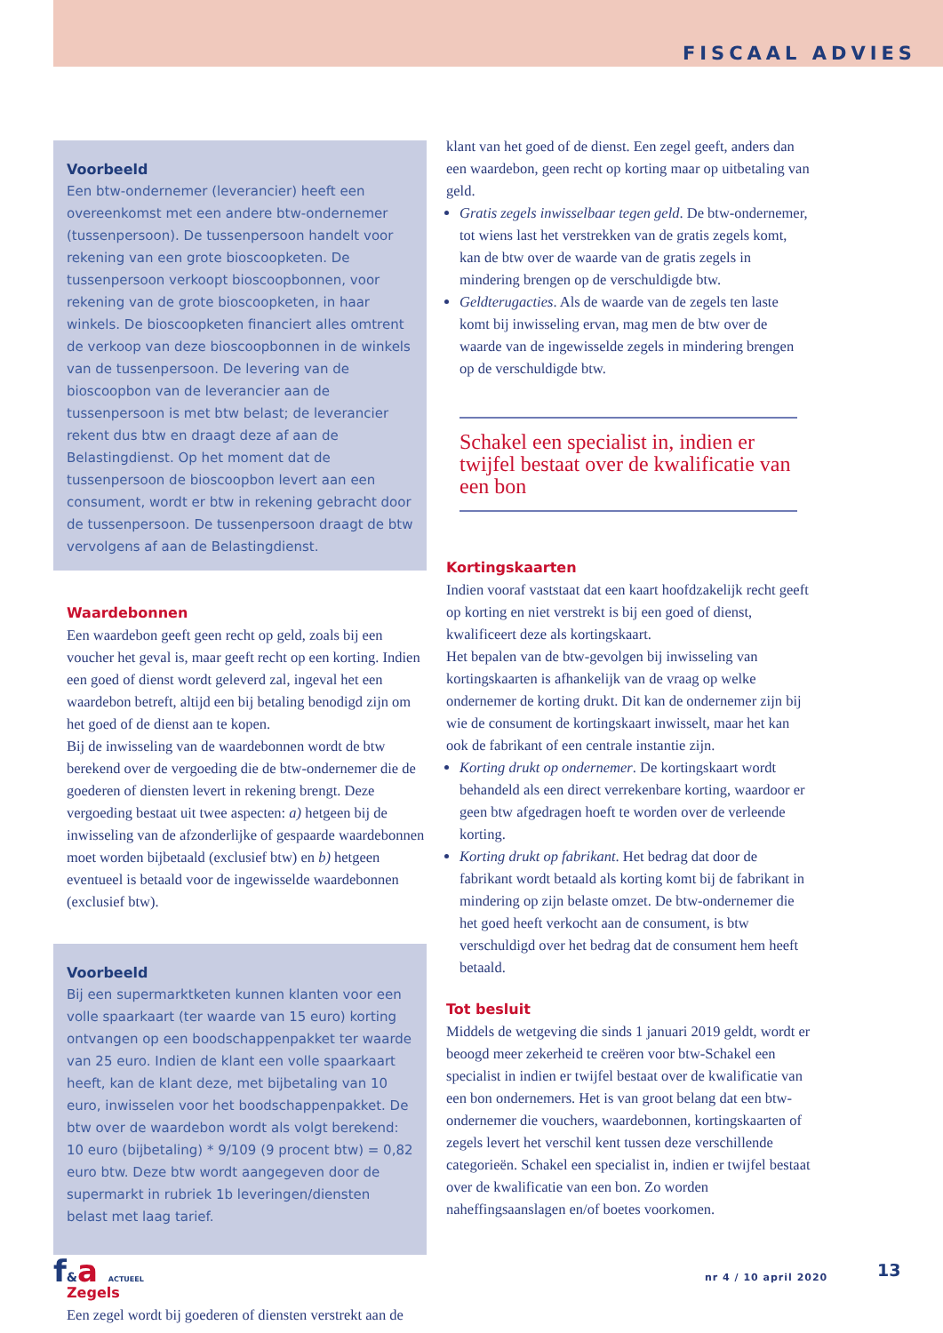FISCAAL ADVIES
Voorbeeld
Een btw-ondernemer (leverancier) heeft een overeenkomst met een andere btw-ondernemer (tussenpersoon). De tussenpersoon handelt voor rekening van een grote bioscoopketen. De tussenpersoon verkoopt bioscoopbonnen, voor rekening van de grote bioscoopketen, in haar winkels. De bioscoopketen financiert alles omtrent de verkoop van deze bioscoopbonnen in de winkels van de tussenpersoon. De levering van de bioscoopbon van de leverancier aan de tussenpersoon is met btw belast; de leverancier rekent dus btw en draagt deze af aan de Belastingdienst. Op het moment dat de tussenpersoon de bioscoopbon levert aan een consument, wordt er btw in rekening gebracht door de tussenpersoon. De tussenpersoon draagt de btw vervolgens af aan de Belastingdienst.
Waardebonnen
Een waardebon geeft geen recht op geld, zoals bij een voucher het geval is, maar geeft recht op een korting. Indien een goed of dienst wordt geleverd zal, ingeval het een waardebon betreft, altijd een bij betaling benodigd zijn om het goed of de dienst aan te kopen.
Bij de inwisseling van de waardebonnen wordt de btw berekend over de vergoeding die de btw-ondernemer die de goederen of diensten levert in rekening brengt. Deze vergoeding bestaat uit twee aspecten: a) hetgeen bij de inwisseling van de afzonderlijke of gespaarde waardebonnen moet worden bijbetaald (exclusief btw) en b) hetgeen eventueel is betaald voor de ingewisselde waardebonnen (exclusief btw).
Voorbeeld
Bij een supermarktketen kunnen klanten voor een volle spaarkaart (ter waarde van 15 euro) korting ontvangen op een boodschappenpakket ter waarde van 25 euro. Indien de klant een volle spaarkaart heeft, kan de klant deze, met bijbetaling van 10 euro, inwisselen voor het boodschappenpakket. De btw over de waardebon wordt als volgt berekend: 10 euro (bijbetaling) * 9/109 (9 procent btw) = 0,82 euro btw. Deze btw wordt aangegeven door de supermarkt in rubriek 1b leveringen/diensten belast met laag tarief.
Zegels
Een zegel wordt bij goederen of diensten verstrekt aan de
klant van het goed of de dienst. Een zegel geeft, anders dan een waardebon, geen recht op korting maar op uitbetaling van geld.
Gratis zegels inwisselbaar tegen geld. De btw-ondernemer, tot wiens last het verstrekken van de gratis zegels komt, kan de btw over de waarde van de gratis zegels in mindering brengen op de verschuldigde btw.
Geldterugacties. Als de waarde van de zegels ten laste komt bij inwisseling ervan, mag men de btw over de waarde van de ingewisselde zegels in mindering brengen op de verschuldigde btw.
Schakel een specialist in, indien er twijfel bestaat over de kwalificatie van een bon
Kortingskaarten
Indien vooraf vaststaat dat een kaart hoofdzakelijk recht geeft op korting en niet verstrekt is bij een goed of dienst, kwalificeert deze als kortingskaart.
Het bepalen van de btw-gevolgen bij inwisseling van kortingskaarten is afhankelijk van de vraag op welke ondernemer de korting drukt. Dit kan de ondernemer zijn bij wie de consument de kortingskaart inwisselt, maar het kan ook de fabrikant of een centrale instantie zijn.
Korting drukt op ondernemer. De kortingskaart wordt behandeld als een direct verrekenbare korting, waardoor er geen btw afgedragen hoeft te worden over de verleende korting.
Korting drukt op fabrikant. Het bedrag dat door de fabrikant wordt betaald als korting komt bij de fabrikant in mindering op zijn belaste omzet. De btw-ondernemer die het goed heeft verkocht aan de consument, is btw verschuldigd over het bedrag dat de consument hem heeft betaald.
Tot besluit
Middels de wetgeving die sinds 1 januari 2019 geldt, wordt er beoogd meer zekerheid te creëren voor btw-Schakel een specialist in indien er twijfel bestaat over de kwalificatie van een bon ondernemers. Het is van groot belang dat een btw-ondernemer die vouchers, waardebonnen, kortingskaarten of zegels levert het verschil kent tussen deze verschillende categorieën. Schakel een specialist in, indien er twijfel bestaat over de kwalificatie van een bon. Zo worden naheffingsaanslagen en/of boetes voorkomen.
f&a ACTUEEL nr 4 / 10 april 2020 13